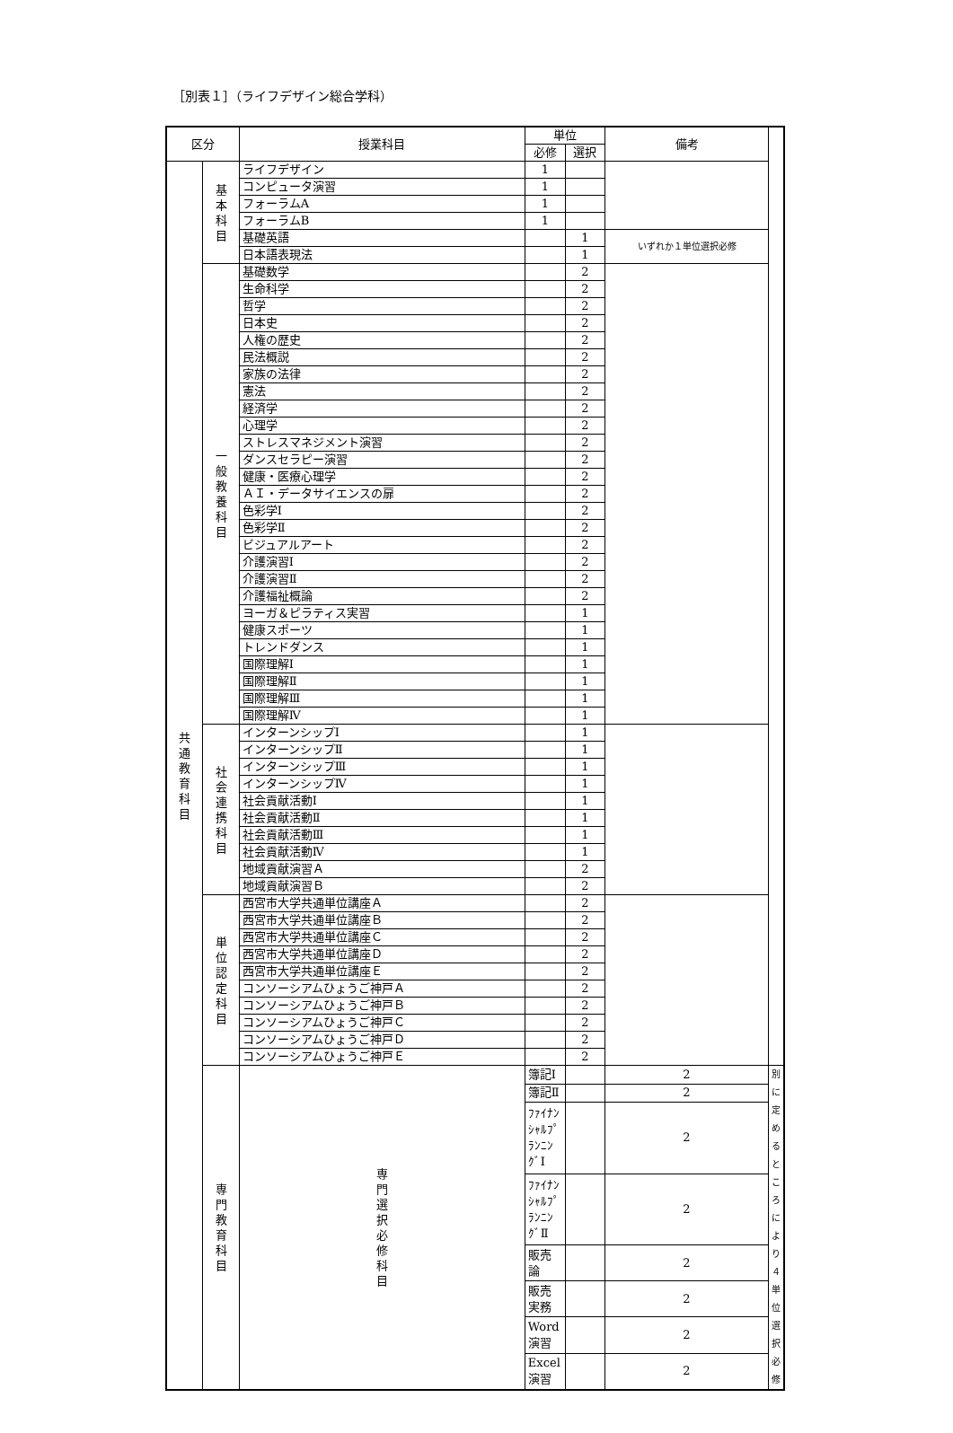［別表１］（ライフデザイン総合学科）
| 区分 | | 授業科目 | 単位 | | 備考 | |
| --- | --- | --- | --- | --- | --- | --- |
| | | | 必修 | 選択 | | |
| 共 通 教 育 科 目 | 基 本 科 目 | ライフデザイン | 1 | | | |
| | | コンピュータ演習 | 1 | | | |
| | | フォーラムA | 1 | | | |
| | | フォーラムB | 1 | | | |
| | | 基礎英語 | | 1 | いずれか１単位選択必修 | |
| | | 日本語表現法 | | 1 | | |
| | 一 般 教 養 科 目 | 基礎数学 | | 2 | | |
| | | 生命科学 | | 2 | | |
| | | 哲学 | | 2 | | |
| | | 日本史 | | 2 | | |
| | | 人権の歴史 | | 2 | | |
| | | 民法概説 | | 2 | | |
| | | 家族の法律 | | 2 | | |
| | | 憲法 | | 2 | | |
| | | 経済学 | | 2 | | |
| | | 心理学 | | 2 | | |
| | | ストレスマネジメント演習 | | 2 | | |
| | | ダンスセラピー演習 | | 2 | | |
| | | 健康・医療心理学 | | 2 | | |
| | | ＡＩ・データサイエンスの扉 | | 2 | | |
| | | 色彩学Ⅰ | | 2 | | |
| | | 色彩学Ⅱ | | 2 | | |
| | | ビジュアルアート | | 2 | | |
| | | 介護演習Ⅰ | | 2 | | |
| | | 介護演習Ⅱ | | 2 | | |
| | | 介護福祉概論 | | 2 | | |
| | | ヨーガ＆ピラティス実習 | | 1 | | |
| | | 健康スポーツ | | 1 | | |
| | | トレンドダンス | | 1 | | |
| | | 国際理解Ⅰ | | 1 | | |
| | | 国際理解Ⅱ | | 1 | | |
| | | 国際理解Ⅲ | | 1 | | |
| | | 国際理解Ⅳ | | 1 | | |
| | 社 会 連 携 科 目 | インターンシップⅠ | | 1 | | |
| | | インターンシップⅡ | | 1 | | |
| | | インターンシップⅢ | | 1 | | |
| | | インターンシップⅣ | | 1 | | |
| | | 社会貢献活動Ⅰ | | 1 | | |
| | | 社会貢献活動Ⅱ | | 1 | | |
| | | 社会貢献活動Ⅲ | | 1 | | |
| | | 社会貢献活動Ⅳ | | 1 | | |
| | | 地域貢献演習Ａ | | 2 | | |
| | | 地域貢献演習Ｂ | | 2 | | |
| | 単 位 認 定 科 目 | 西宮市大学共通単位講座Ａ | | 2 | | |
| | | 西宮市大学共通単位講座Ｂ | | 2 | | |
| | | 西宮市大学共通単位講座Ｃ | | 2 | | |
| | | 西宮市大学共通単位講座Ｄ | | 2 | | |
| | | 西宮市大学共通単位講座Ｅ | | 2 | | |
| | | コンソーシアムひょうご神戸Ａ | | 2 | | |
| | | コンソーシアムひょうご神戸Ｂ | | 2 | | |
| | | コンソーシアムひょうご神戸Ｃ | | 2 | | |
| | | コンソーシアムひょうご神戸Ｄ | | 2 | | |
| | | コンソーシアムひょうご神戸Ｅ | | 2 | | |
| | 専 門 教 育 科 目 | 専 門 選 択 必 修 科 目 | 簿記Ⅰ | | 2 | 別に定める ところにより ４単位選択必修 |
| | | | 簿記Ⅱ | | 2 | |
| | | | ﾌｧｲﾅﾝｼｬﾙﾌﾟﾗﾝﾆﾝｸﾞⅠ | | 2 | |
| | | | ﾌｧｲﾅﾝｼｬﾙﾌﾟﾗﾝﾆﾝｸﾞⅡ | | 2 | |
| | | | 販売論 | | 2 | |
| | | | 販売実務 | | 2 | |
| | | | Word演習 | | 2 | |
| | | | Excel演習 | | 2 | |